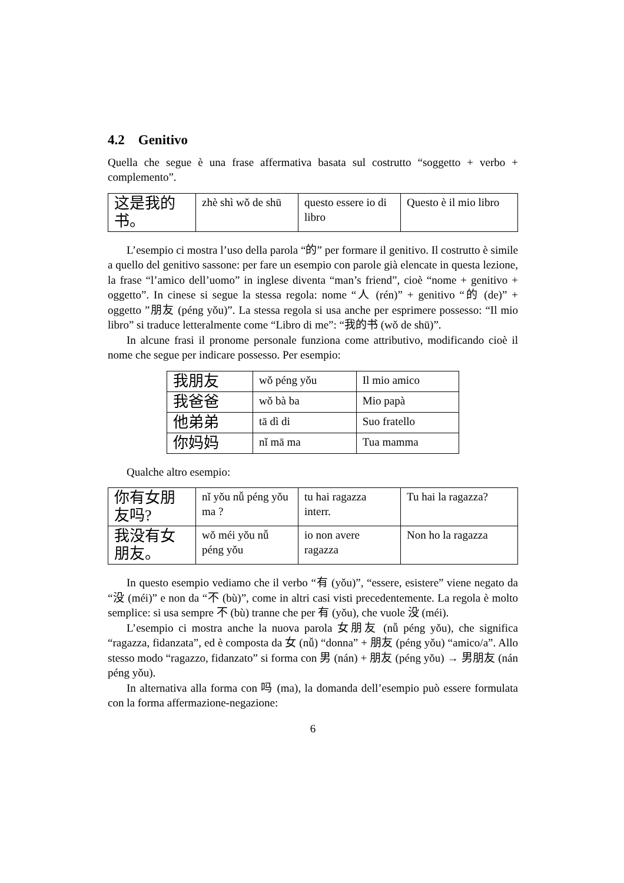4.2 Genitivo
Quella che segue è una frase affermativa basata sul costrutto “soggetto + verbo + complemento”.
| 这是我的书。 | zhè shì wǒ de shū | questo essere io di libro | Questo è il mio libro |
L’esempio ci mostra l’uso della parola “的” per formare il genitivo. Il costrutto è simile a quello del genitivo sassone: per fare un esempio con parole già elencate in questa lezione, la frase “l’amico dell’uomo” in inglese diventa “man’s friend”, cioè “nome + genitivo + oggetto”. In cinese si segue la stessa regola: nome “人 (rén)” + genitivo “的 (de)” + oggetto ”朋友 (péng yǒu)”. La stessa regola si usa anche per esprimere possesso: “Il mio libro” si traduce letteralmente come “Libro di me”: “我的书 (wǒ de shū)”.
In alcune frasi il pronome personale funziona come attributivo, modificando cioè il nome che segue per indicare possesso. Per esempio:
| 我朋友 | wǒ péng yǒu | Il mio amico |
| 我爸爸 | wǒ bà ba | Mio papà |
| 他弟弟 | tā dì di | Suo fratello |
| 你妈妈 | nǐ mā ma | Tua mamma |
Qualche altro esempio:
| 你有女朋友吗? | nǐ yǒu nǚ péng yǒu ma ? | tu hai ragazza interr. | Tu hai la ragazza? |
| 我没有女朋友。 | wǒ méi yǒu nǚ péng yǒu | io non avere ragazza | Non ho la ragazza |
In questo esempio vediamo che il verbo “有 (yǒu)”, “essere, esistere” viene negato da “没 (méi)” e non da “不 (bù)”, come in altri casi visti precedentemente. La regola è molto semplice: si usa sempre 不 (bù) tranne che per 有 (yǒu), che vuole 没 (méi).
L’esempio ci mostra anche la nuova parola 女朋友 (nǚ péng yǒu), che significa “ragazza, fidanzata”, ed è composta da 女 (nǚ) “donna” + 朋友 (péng yǒu) “amico/a”. Allo stesso modo “ragazzo, fidanzato” si forma con 男 (nán) + 朋友 (péng yǒu) → 男朋友 (nán péng yǒu).
In alternativa alla forma con 吗 (ma), la domanda dell’esempio può essere formulata con la forma affermazione-negazione:
6